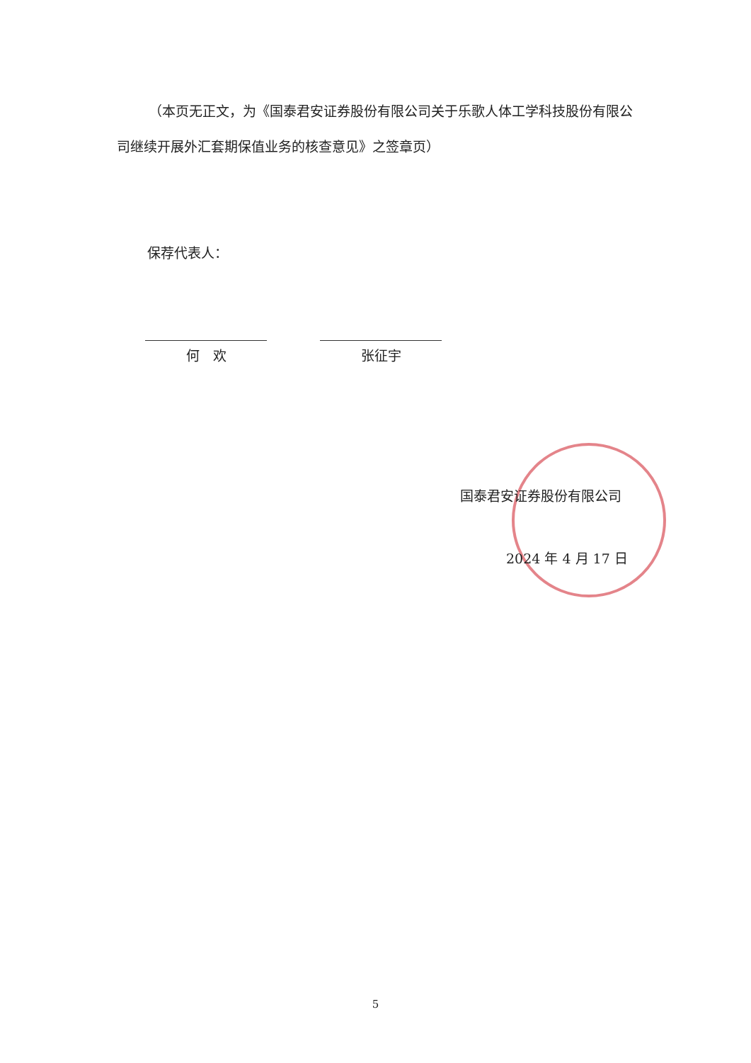（本页无正文，为《国泰君安证券股份有限公司关于乐歌人体工学科技股份有限公司继续开展外汇套期保值业务的核查意见》之签章页）
保荐代表人：
何　欢 张征宇
国泰君安证券股份有限公司
2024 年 4 月 17 日
5